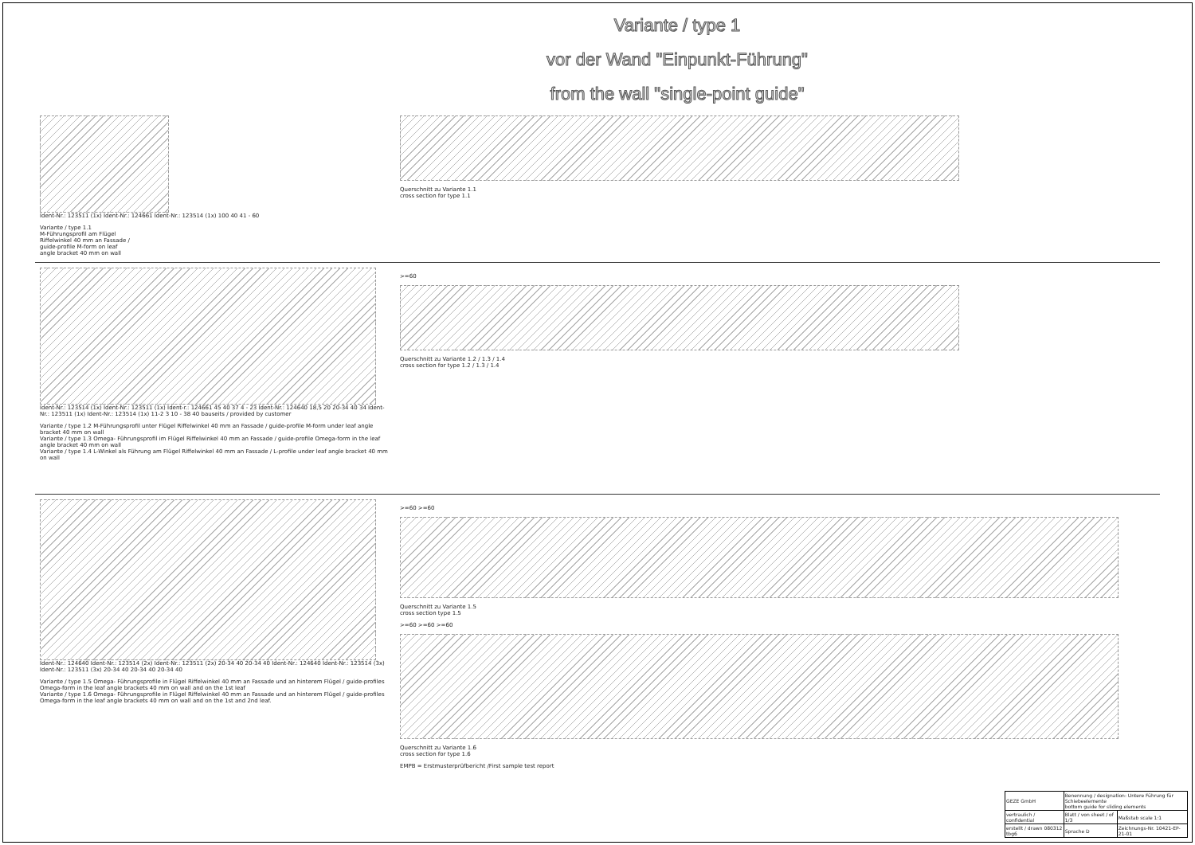Variante / type 1
vor der Wand "Einpunkt-Führung"
from the wall "single-point guide"
Ident-Nr.: 123511 (1x) Ident-Nr.: 124661 Ident-Nr.: 123514 (1x) 100 40 41 - 60
Variante / type 1.1
M-Führungsprofil am Flügel
Riffelwinkel 40 mm an Fassade /
guide-profile M-form on leaf
angle bracket 40 mm on wall
Querschnitt zu Variante 1.1
cross section for type 1.1
Ident-Nr.: 123514 (1x) Ident-Nr.: 123511 (1x) Ident-r.: 124661 45 40 37 4 - 23 Ident-Nr.: 124640 18,5 20 20-34 40 34 Ident-Nr.: 123511 (1x) Ident-Nr.: 123514 (1x) 11-2 3 10 - 38 40 bauseits / provided by customer
Variante / type 1.2 M-Führungsprofil unter Flügel Riffelwinkel 40 mm an Fassade / guide-profile M-form under leaf angle bracket 40 mm on wall
Variante / type 1.3 Omega- Führungsprofil im Flügel Riffelwinkel 40 mm an Fassade / guide-profile Omega-form in the leaf angle bracket 40 mm on wall
Variante / type 1.4 L-Winkel als Führung am Flügel Riffelwinkel 40 mm an Fassade / L-profile under leaf angle bracket 40 mm on wall
>=60
Querschnitt zu Variante 1.2 / 1.3 / 1.4
cross section for type 1.2 / 1.3 / 1.4
Ident-Nr.: 124640 Ident-Nr.: 123514 (2x) Ident-Nr.: 123511 (2x) 20-34 40 20-34 40 Ident-Nr.: 124640 Ident-Nr.: 123514 (3x) Ident-Nr.: 123511 (3x) 20-34 40 20-34 40 20-34 40
Variante / type 1.5 Omega- Führungsprofile in Flügel Riffelwinkel 40 mm an Fassade und an hinterem Flügel / guide-profiles Omega-form in the leaf angle brackets 40 mm on wall and on the 1st leaf
Variante / type 1.6 Omega- Führungsprofile in Flügel Riffelwinkel 40 mm an Fassade und an hinterem Flügel / guide-profiles Omega-form in the leaf angle brackets 40 mm on wall and on the 1st and 2nd leaf.
>=60 >=60
Querschnitt zu Variante 1.5
cross section type 1.5
>=60 >=60 >=60
Querschnitt zu Variante 1.6
cross section for type 1.6
EMPB = Erstmusterprüfbericht /First sample test report
| GEZE GmbH | Benennung / designation: Untere Führung für Schiebeelemente bottom guide for sliding elements | |
| vertraulich / confidential | Blatt / von sheet / of 1/3 | Maßstab scale 1:1 |
| erstellt / drawn 080312 tbg6 | Sprache D | Zeichnungs-Nr. 10421-EP-21-01 |